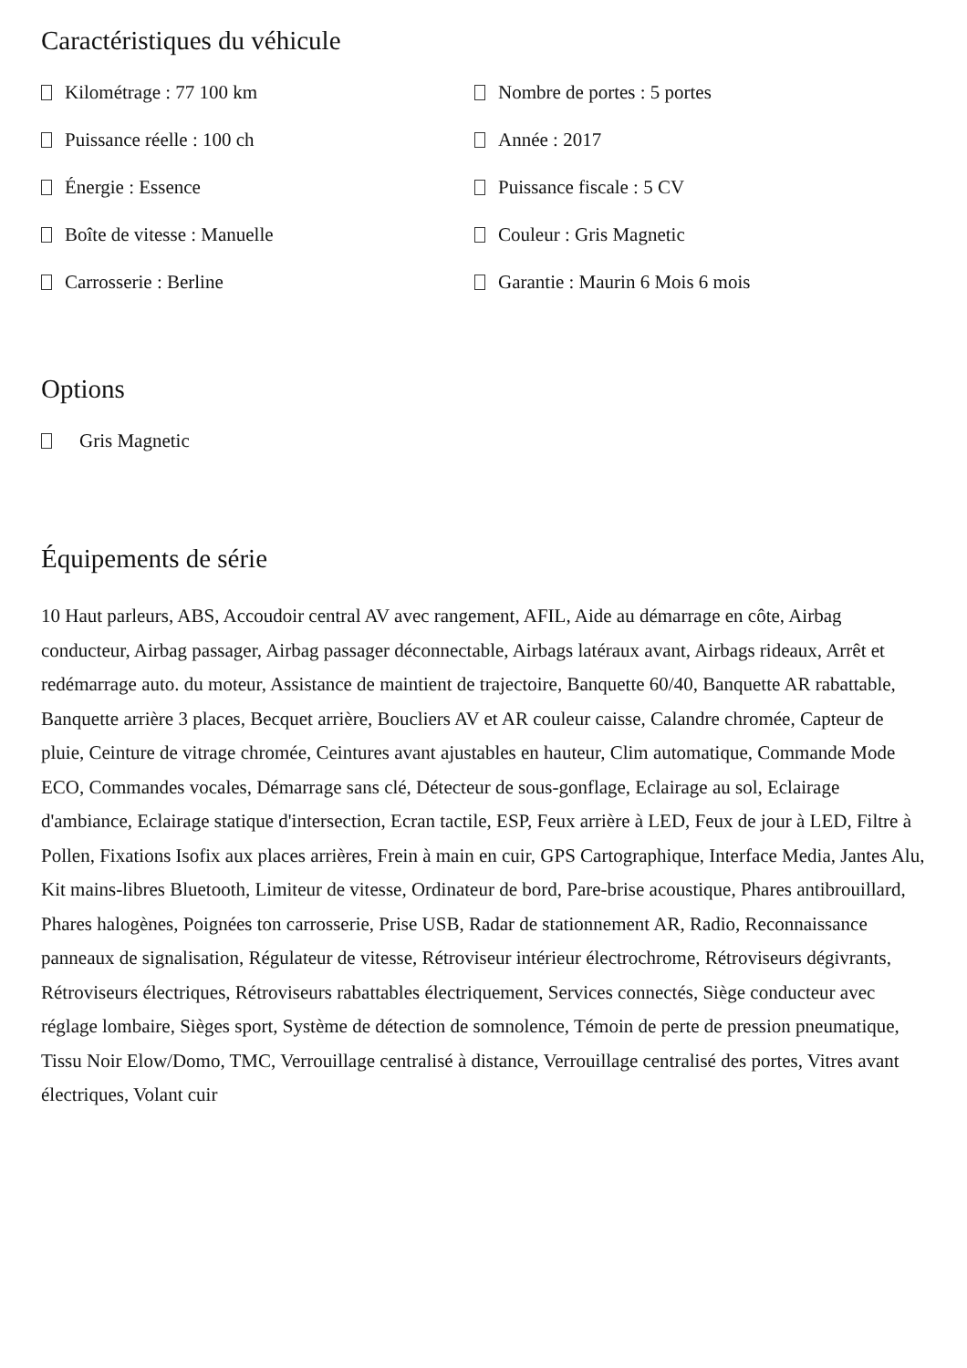Caractéristiques du véhicule
Kilométrage : 77 100 km
Nombre de portes : 5 portes
Puissance réelle : 100 ch
Année : 2017
Énergie : Essence
Puissance fiscale : 5 CV
Boîte de vitesse : Manuelle
Couleur : Gris Magnetic
Carrosserie : Berline
Garantie : Maurin 6 Mois 6 mois
Options
Gris Magnetic
Équipements de série
10 Haut parleurs, ABS, Accoudoir central AV avec rangement, AFIL, Aide au démarrage en côte, Airbag conducteur, Airbag passager, Airbag passager déconnectable, Airbags latéraux avant, Airbags rideaux, Arrêt et redémarrage auto. du moteur, Assistance de maintient de trajectoire, Banquette 60/40, Banquette AR rabattable, Banquette arrière 3 places, Becquet arrière, Boucliers AV et AR couleur caisse, Calandre chromée, Capteur de pluie, Ceinture de vitrage chromée, Ceintures avant ajustables en hauteur, Clim automatique, Commande Mode ECO, Commandes vocales, Démarrage sans clé, Détecteur de sous-gonflage, Eclairage au sol, Eclairage d'ambiance, Eclairage statique d'intersection, Ecran tactile, ESP, Feux arrière à LED, Feux de jour à LED, Filtre à Pollen, Fixations Isofix aux places arrières, Frein à main en cuir, GPS Cartographique, Interface Media, Jantes Alu, Kit mains-libres Bluetooth, Limiteur de vitesse, Ordinateur de bord, Pare-brise acoustique, Phares antibrouillard, Phares halogènes, Poignées ton carrosserie, Prise USB, Radar de stationnement AR, Radio, Reconnaissance panneaux de signalisation, Régulateur de vitesse, Rétroviseur intérieur électrochrome, Rétroviseurs dégivrants, Rétroviseurs électriques, Rétroviseurs rabattables électriquement, Services connectés, Siège conducteur avec réglage lombaire, Sièges sport, Système de détection de somnolence, Témoin de perte de pression pneumatique, Tissu Noir Elow/Domo, TMC, Verrouillage centralisé à distance, Verrouillage centralisé des portes, Vitres avant électriques, Volant cuir